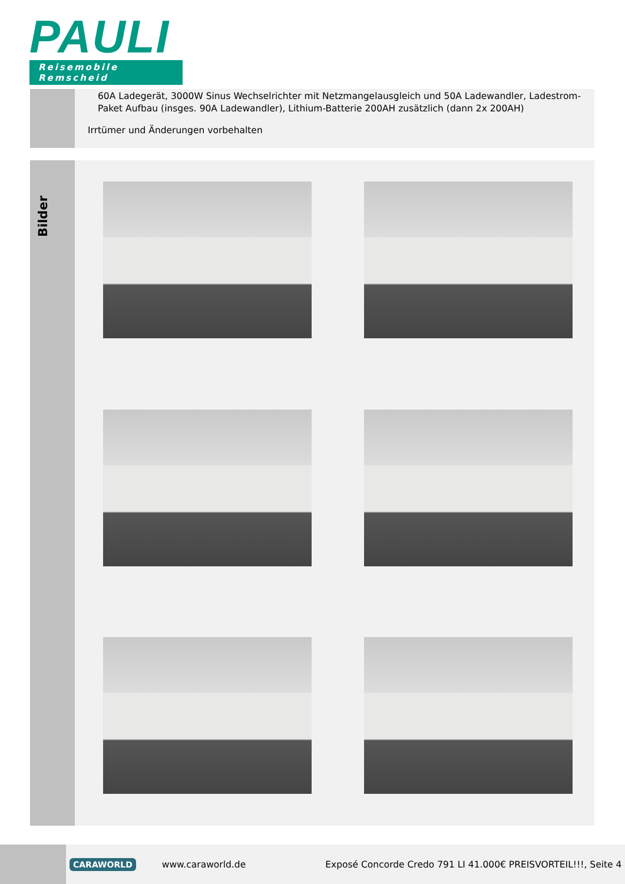PAULI
Reisemobile Remscheid
60A Ladegerät, 3000W Sinus Wechselrichter mit Netzmangelausgleich und 50A Ladewandler, Ladestrom-Paket Aufbau (insges. 90A Ladewandler), Lithium-Batterie 200AH zusätzlich (dann 2x 200AH)
Irrtümer und Änderungen vorbehalten
Bilder
CARAWORLD www.caraworld.de Exposé Concorde Credo 791 LI 41.000€ PREISVORTEIL!!!, Seite 4